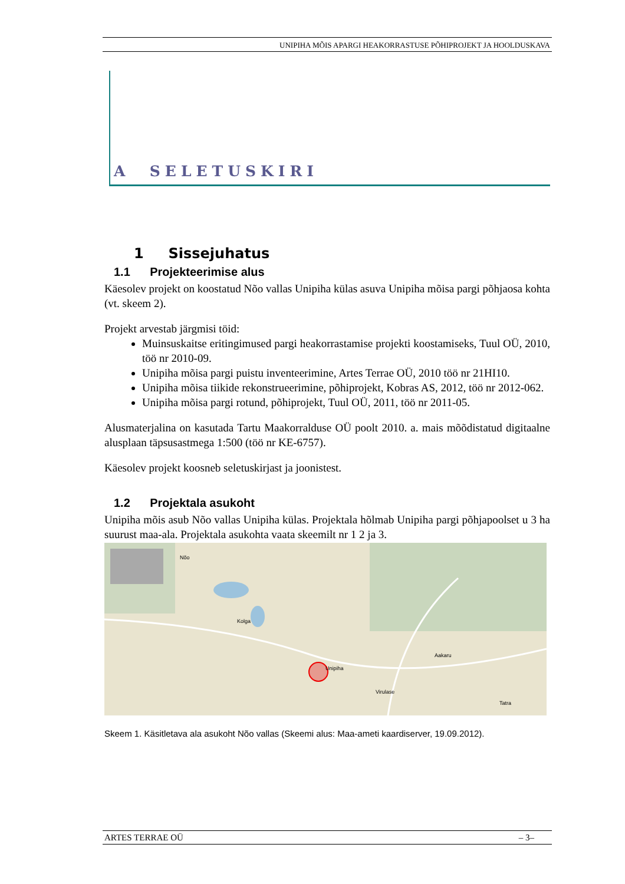UNIPIHA MÕIS APARGI HEAKORRASTUSE PÕHIPROJEKT JA HOOLDUSKAVA
A SELETUSKIRI
1 Sissejuhatus
1.1 Projekteerimise alus
Käesolev projekt on koostatud Nõo vallas Unipiha külas asuva Unipiha mõisa pargi põhjaosa kohta (vt. skeem 2).
Projekt arvestab järgmisi töid:
Muinsuskaitse eritingimused pargi heakorrastamise projekti koostamiseks, Tuul OÜ, 2010, töö nr 2010-09.
Unipiha mõisa pargi puistu inventeerimine, Artes Terrae OÜ, 2010 töö nr 21HI10.
Unipiha mõisa tiikide rekonstrueerimine, põhiprojekt, Kobras AS, 2012, töö nr 2012-062.
Unipiha mõisa pargi rotund, põhiprojekt, Tuul OÜ, 2011, töö nr 2011-05.
Alusmaterjalina on kasutada Tartu Maakorralduse OÜ poolt 2010. a. mais mõõdistatud digitaalne alusplaan täpsusastmega 1:500 (töö nr KE-6757).
Käesolev projekt koosneb seletuskirjast ja joonistest.
1.2 Projektala asukoht
Unipiha mõis asub Nõo vallas Unipiha külas. Projektala hõlmab Unipiha pargi põhjapoolset u 3 ha suurust maa-ala. Projektala asukohta vaata skeemilt nr 1 2 ja 3.
Nõo
Kolga
Aakaru
Unipiha
Virulase
Tatra
Skeem 1. Käsitletava ala asukoht Nõo vallas (Skeemi alus: Maa-ameti kaardiserver, 19.09.2012).
ARTES TERRAE OÜ – 3–